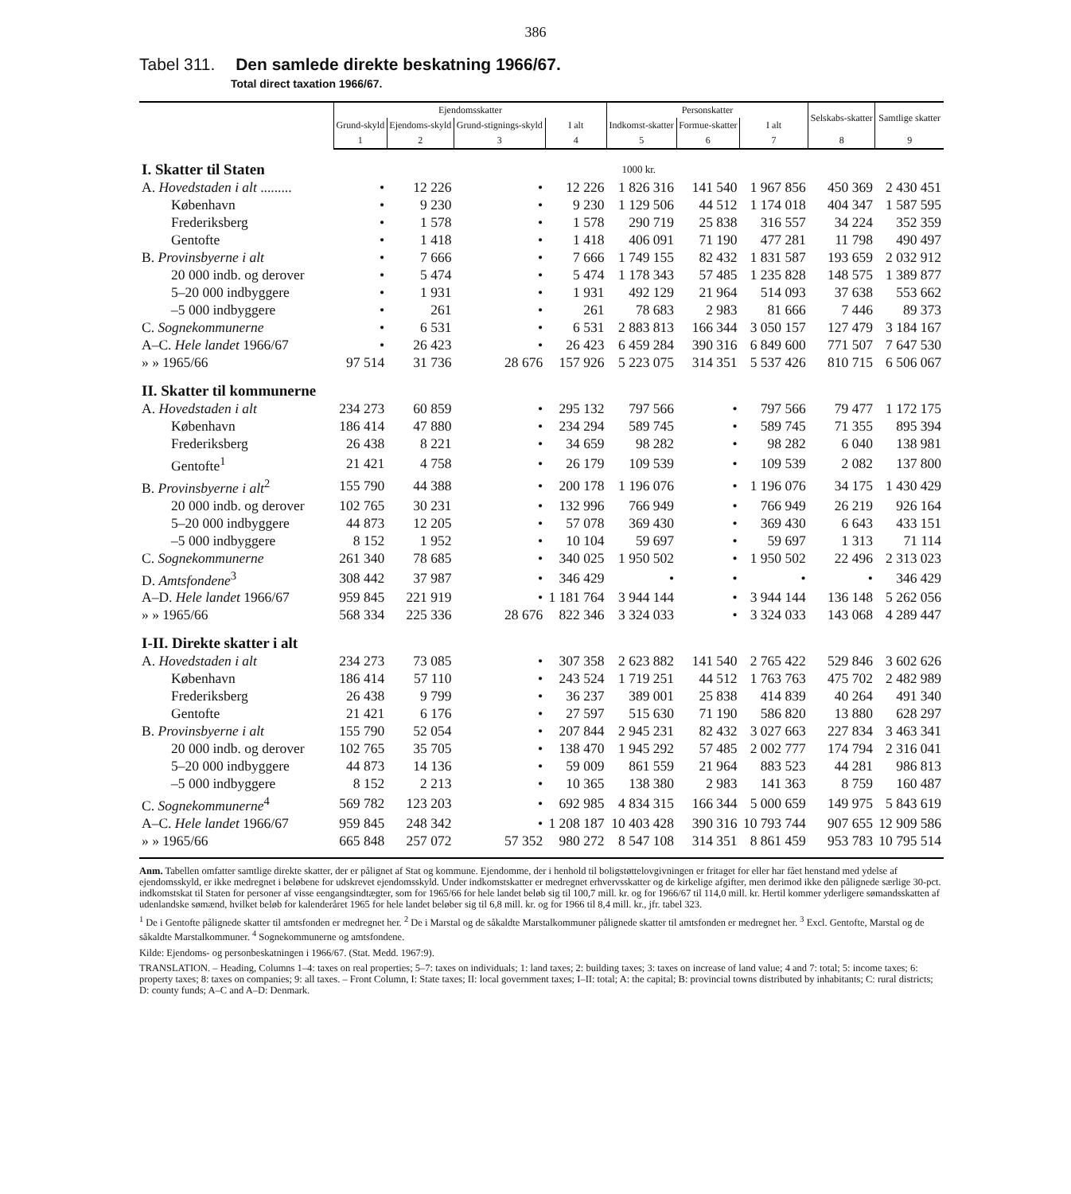386
Tabel 311. Den samlede direkte beskatning 1966/67.
Total direct taxation 1966/67.
| | Ejendomsskatter | | | | Personskatter | | | Selskabs-skatter | Samtlige skatter |
| --- | --- | --- | --- | --- | --- | --- | --- | --- | --- |
| | Grund-skyld | Ejendoms-skyld | Grund-stignings-skyld | I alt | Indkomst-skatter | Formue-skatter | I alt | | |
| | 1 | 2 | 3 | 4 | 5 | 6 | 7 | 8 | 9 |
| I. Skatter til Staten | 1000 kr. | | | | | | | | |
| A. Hovedstaden i alt ......... | • | 12 226 | • | 12 226 | 1 826 316 | 141 540 | 1 967 856 | 450 369 | 2 430 451 |
| København | • | 9 230 | • | 9 230 | 1 129 506 | 44 512 | 1 174 018 | 404 347 | 1 587 595 |
| Frederiksberg | • | 1 578 | • | 1 578 | 290 719 | 25 838 | 316 557 | 34 224 | 352 359 |
| Gentofte | • | 1 418 | • | 1 418 | 406 091 | 71 190 | 477 281 | 11 798 | 490 497 |
| B. Provinsbyerne i alt | • | 7 666 | • | 7 666 | 1 749 155 | 82 432 | 1 831 587 | 193 659 | 2 032 912 |
| 20 000 indb. og derover | • | 5 474 | • | 5 474 | 1 178 343 | 57 485 | 1 235 828 | 148 575 | 1 389 877 |
| 5–20 000 indbyggere | • | 1 931 | • | 1 931 | 492 129 | 21 964 | 514 093 | 37 638 | 553 662 |
| –5 000 indbyggere | • | 261 | • | 261 | 78 683 | 2 983 | 81 666 | 7 446 | 89 373 |
| C. Sognekommunerne | • | 6 531 | • | 6 531 | 2 883 813 | 166 344 | 3 050 157 | 127 479 | 3 184 167 |
| A–C. Hele landet 1966/67 | • | 26 423 | • | 26 423 | 6 459 284 | 390 316 | 6 849 600 | 771 507 | 7 647 530 |
| » » 1965/66 | 97 514 | 31 736 | 28 676 | 157 926 | 5 223 075 | 314 351 | 5 537 426 | 810 715 | 6 506 067 |
| II. Skatter til kommunerne | | | | | | | | | |
| A. Hovedstaden i alt | 234 273 | 60 859 | • | 295 132 | 797 566 | • | 797 566 | 79 477 | 1 172 175 |
| København | 186 414 | 47 880 | • | 234 294 | 589 745 | • | 589 745 | 71 355 | 895 394 |
| Frederiksberg | 26 438 | 8 221 | • | 34 659 | 98 282 | • | 98 282 | 6 040 | 138 981 |
| Gentofte<sup>1</sup> | 21 421 | 4 758 | • | 26 179 | 109 539 | • | 109 539 | 2 082 | 137 800 |
| B. Provinsbyerne i alt<sup>2</sup> | 155 790 | 44 388 | • | 200 178 | 1 196 076 | • | 1 196 076 | 34 175 | 1 430 429 |
| 20 000 indb. og derover | 102 765 | 30 231 | • | 132 996 | 766 949 | • | 766 949 | 26 219 | 926 164 |
| 5–20 000 indbyggere | 44 873 | 12 205 | • | 57 078 | 369 430 | • | 369 430 | 6 643 | 433 151 |
| –5 000 indbyggere | 8 152 | 1 952 | • | 10 104 | 59 697 | • | 59 697 | 1 313 | 71 114 |
| C. Sognekommunerne | 261 340 | 78 685 | • | 340 025 | 1 950 502 | • | 1 950 502 | 22 496 | 2 313 023 |
| D. Amtsfondene<sup>3</sup> | 308 442 | 37 987 | • | 346 429 | • | • | • | • | 346 429 |
| A–D. Hele landet 1966/67 | 959 845 | 221 919 | • | 1 181 764 | 3 944 144 | • | 3 944 144 | 136 148 | 5 262 056 |
| » » 1965/66 | 568 334 | 225 336 | 28 676 | 822 346 | 3 324 033 | • | 3 324 033 | 143 068 | 4 289 447 |
| I-II. Direkte skatter i alt | | | | | | | | | |
| A. Hovedstaden i alt | 234 273 | 73 085 | • | 307 358 | 2 623 882 | 141 540 | 2 765 422 | 529 846 | 3 602 626 |
| København | 186 414 | 57 110 | • | 243 524 | 1 719 251 | 44 512 | 1 763 763 | 475 702 | 2 482 989 |
| Frederiksberg | 26 438 | 9 799 | • | 36 237 | 389 001 | 25 838 | 414 839 | 40 264 | 491 340 |
| Gentofte | 21 421 | 6 176 | • | 27 597 | 515 630 | 71 190 | 586 820 | 13 880 | 628 297 |
| B. Provinsbyerne i alt | 155 790 | 52 054 | • | 207 844 | 2 945 231 | 82 432 | 3 027 663 | 227 834 | 3 463 341 |
| 20 000 indb. og derover | 102 765 | 35 705 | • | 138 470 | 1 945 292 | 57 485 | 2 002 777 | 174 794 | 2 316 041 |
| 5–20 000 indbyggere | 44 873 | 14 136 | • | 59 009 | 861 559 | 21 964 | 883 523 | 44 281 | 986 813 |
| –5 000 indbyggere | 8 152 | 2 213 | • | 10 365 | 138 380 | 2 983 | 141 363 | 8 759 | 160 487 |
| C. Sognekommunerne<sup>4</sup> | 569 782 | 123 203 | • | 692 985 | 4 834 315 | 166 344 | 5 000 659 | 149 975 | 5 843 619 |
| A–C. Hele landet 1966/67 | 959 845 | 248 342 | • | 1 208 187 | 10 403 428 | 390 316 | 10 793 744 | 907 655 | 12 909 586 |
| » » 1965/66 | 665 848 | 257 072 | 57 352 | 980 272 | 8 547 108 | 314 351 | 8 861 459 | 953 783 | 10 795 514 |
Anm. Tabellen omfatter samtlige direkte skatter, der er pålignet af Stat og kommune. Ejendomme, der i henhold til boligstøttelovgivningen er fritaget for eller har fået henstand med ydelse af ejendomsskyld, er ikke medregnet i beløbene for udskrevet ejendomsskyld. Under indkomstskatter er medregnet erhvervsskatter og de kirkelige afgifter, men derimod ikke den pålignede særlige 30-pct. indkomstskat til Staten for personer af visse eengangsindtægter, som for 1965/66 for hele landet beløb sig til 100,7 mill. kr. og for 1966/67 til 114,0 mill. kr. Hertil kommer yderligere sømandsskatten af udenlandske sømænd, hvilket beløb for kalenderåret 1965 for hele landet beløber sig til 6,8 mill. kr. og for 1966 til 8,4 mill. kr., jfr. tabel 323.
<sup>1</sup> De i Gentofte pålignede skatter til amtsfonden er medregnet her. <sup>2</sup> De i Marstal og de såkaldte Marstalkommuner pålignede skatter til amtsfonden er medregnet her. <sup>3</sup> Excl. Gentofte, Marstal og de såkaldte Marstalkommuner. <sup>4</sup> Sognekommunerne og amtsfondene.
Kilde: Ejendoms- og personbeskatningen i 1966/67. (Stat. Medd. 1967:9).
TRANSLATION. – Heading, Columns 1–4: taxes on real properties; 5–7: taxes on individuals; 1: land taxes; 2: building taxes; 3: taxes on increase of land value; 4 and 7: total; 5: income taxes; 6: property taxes; 8: taxes on companies; 9: all taxes. – Front Column, I: State taxes; II: local government taxes; I–II: total; A: the capital; B: provincial towns distributed by inhabitants; C: rural districts; D: county funds; A–C and A–D: Denmark.